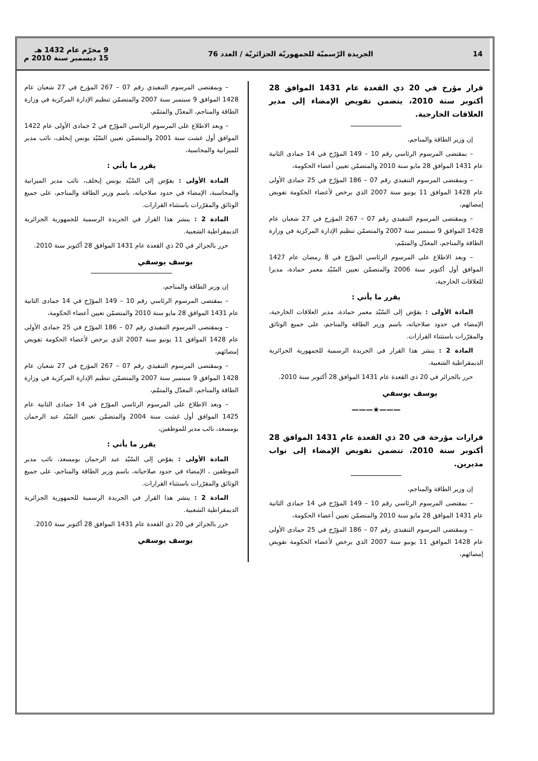14
الجريدة الرّسميّة للجمهوريّة الجزائريّة / العدد 76
9 محرّم عام 1432 هـ
15 ديسمبر سنة 2010 م
قرار مؤرخ في 20 ذي القعدة عام 1431 الموافق 28 أكتوبر سنة 2010، يتضمن تفويض الإمضاء إلى مدير العلاقات الخارجية.
إن وزير الطاقة والمناجم،
– بمقتضى المرسوم الرئاسي رقم 10 – 149 المؤرّخ في 14 جمادى الثانية عام 1431 الموافق 28 مايو سنة 2010 والمتضمّن تعيين أعضاء الحكومة،
– وبمقتضى المرسوم التنفيذي رقم 07 – 186 المؤرّخ في 25 جمادى الأولى عام 1428 الموافق 11 يونيو سنة 2007 الذي يرخص لأعضاء الحكومة تفويض إمضائهم،
– وبمقتضى المرسوم التنفيذي رقم 07 – 267 المؤرخ في 27 شعبان عام 1428 الموافق 9 سبتمبر سنة 2007 والمتضمّن تنظيم الإدارة المركزية في وزارة الطاقة والمناجم، المعدّل والمتمّم،
– وبعد الاطلاع على المرسوم الرئاسي المؤرّخ في 8 رمضان عام 1427 الموافق أول أكتوبر سنة 2006 والمتضمّن تعيين السّيّد معمر حمادة، مديرا للعلاقات الخارجية،
يقرر ما يأتي :
المادة الأولى : يفوّض إلى السّيّد معمر حمادة، مدير العلاقات الخارجية، الإمضاء في حدود صلاحياته، باسم وزير الطاقة والمناجم، على جميع الوثائق والمقرّرات باستثناء القرارات.
المادة 2 : ينشر هذا القرار في الجريدة الرسمية للجمهورية الجزائرية الديمقراطية الشعبية.
حرر بالجزائر في 20 ذي القعدة عام 1431 الموافق 28 أكتوبر سنة 2010.
يوسف يوسفي
———★———
قرارات مؤرخة في 20 ذي القعدة عام 1431 الموافق 28 أكتوبر سنة 2010، تتضمن تفويض الإمضاء إلى نواب مديرين.
إن وزير الطاقة والمناجم،
– بمقتضى المرسوم الرئاسي رقم 10 – 149 المؤرّخ في 14 جمادى الثانية عام 1431 الموافق 28 مايو سنة 2010 والمتضمّن تعيين أعضاء الحكومة،
– وبمقتضى المرسوم التنفيذي رقم 07 – 186 المؤرّخ في 25 جمادى الأولى عام 1428 الموافق 11 يونيو سنة 2007 الذي يرخص لأعضاء الحكومة تفويض إمضائهم،
– وبمقتضى المرسوم التنفيذي رقم 07 – 267 المؤرخ في 27 شعبان عام 1428 الموافق 9 سبتمبر سنة 2007 والمتضمّن تنظيم الإدارة المركزية في وزارة الطاقة والمناجم، المعدّل والمتمّم،
– وبعد الاطلاع على المرسوم الرئاسي المؤرّخ في 2 جمادى الأولى عام 1422 الموافق أول غشت سنة 2001 والمتضمّن تعيين السّيّد يونس إيخلف، نائب مدير للميزانية والمحاسبة،
يقرر ما يأتي :
المادة الأولى : يفوّض إلى السّيّد يونس إيخلف، نائب مدير الميزانية والمحاسبة، الإمضاء في حدود صلاحياته، باسم وزير الطاقة والمناجم، على جميع الوثائق والمقرّرات باستثناء القرارات.
المادة 2 : ينشر هذا القرار في الجريدة الرسمية للجمهورية الجزائرية الديمقراطية الشعبية.
حرر بالجزائر في 20 ذي القعدة عام 1431 الموافق 28 أكتوبر سنة 2010.
يوسف يوسفي
إن وزير الطاقة والمناجم،
– بمقتضى المرسوم الرئاسي رقم 10 – 149 المؤرّخ في 14 جمادى الثانية عام 1431 الموافق 28 مايو سنة 2010 والمتضمّن تعيين أعضاء الحكومة،
– وبمقتضى المرسوم التنفيذي رقم 07 – 186 المؤرّخ في 25 جمادى الأولى عام 1428 الموافق 11 يونيو سنة 2007 الذي يرخص لأعضاء الحكومة تفويض إمضائهم،
– وبمقتضى المرسوم التنفيذي رقم 07 – 267 المؤرخ في 27 شعبان عام 1428 الموافق 9 سبتمبر سنة 2007 والمتضمّن تنظيم الإدارة المركزية في وزارة الطاقة والمناجم، المعدّل والمتمّم،
– وبعد الاطلاع على المرسوم الرئاسي المؤرّخ في 14 جمادى الثانية عام 1425 الموافق أول غشت سنة 2004 والمتضمّن تعيين السّيّد عبد الرحمان بومسعد، نائب مدير للموظفين،
يقرر ما يأتي :
المادة الأولى : يفوّض إلى السّيّد عبد الرحمان بومسعد، نائب مدير الموظفين ، الإمضاء في حدود صلاحياته، باسم وزير الطاقة والمناجم، على جميع الوثائق والمقرّرات باستثناء القرارات.
المادة 2 : ينشر هذا القرار في الجريدة الرسمية للجمهورية الجزائرية الديمقراطية الشعبية.
حرر بالجزائر في 20 ذي القعدة عام 1431 الموافق 28 أكتوبر سنة 2010.
يوسف يوسفي